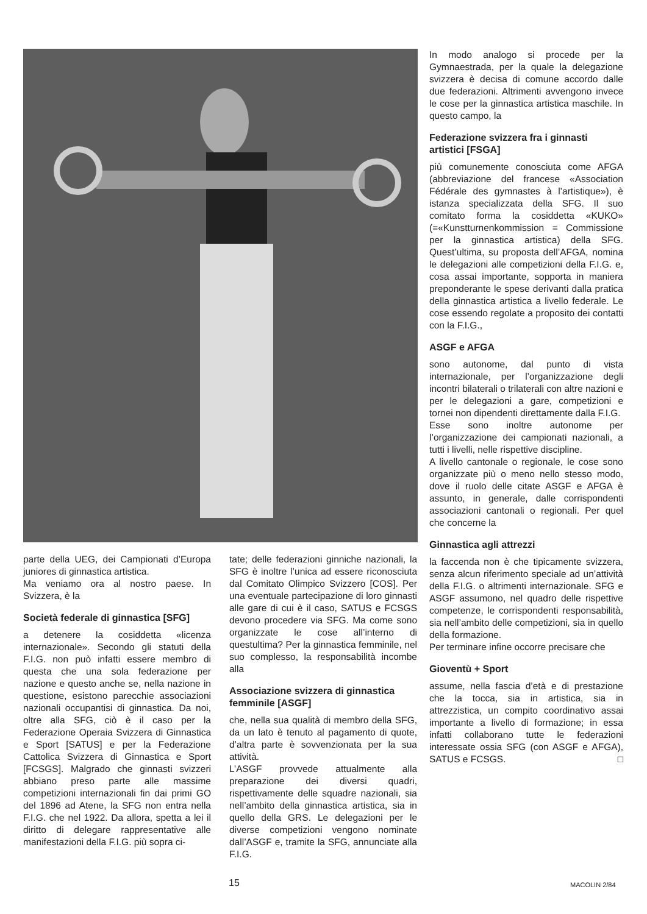parte della UEG, dei Campionati d’Europa juniores di ginnastica artistica.
Ma veniamo ora al nostro paese. In Svizzera, è la
Società federale di ginnastica [SFG]
a detenere la cosiddetta «licenza internazionale». Secondo gli statuti della F.I.G. non può infatti essere membro di questa che una sola federazione per nazione e questo anche se, nella nazione in questione, esistono parecchie associazioni nazionali occupantisi di ginnastica. Da noi, oltre alla SFG, ciò è il caso per la Federazione Operaia Svizzera di Ginnastica e Sport [SATUS] e per la Federazione Cattolica Svizzera di Ginnastica e Sport [FCSGS]. Malgrado che ginnasti svizzeri abbiano preso parte alle massime competizioni internazionali fin dai primi GO del 1896 ad Atene, la SFG non entra nella F.I.G. che nel 1922. Da allora, spetta a lei il diritto di delegare rappresentative alle manifestazioni della F.I.G. più sopra ci-
tate; delle federazioni ginniche nazionali, la SFG è inoltre l’unica ad essere riconosciuta dal Comitato Olimpico Svizzero [COS]. Per una eventuale partecipazione di loro ginnasti alle gare di cui è il caso, SATUS e FCSGS devono procedere via SFG. Ma come sono organizzate le cose all’interno di questultima? Per la ginnastica femminile, nel suo complesso, la responsabilità incombe alla
Associazione svizzera di ginnastica femminile [ASGF]
che, nella sua qualità di membro della SFG, da un lato è tenuto al pagamento di quote, d’altra parte è sovvenzionata per la sua attività.
L’ASGF provvede attualmente alla preparazione dei diversi quadri, rispettivamente delle squadre nazionali, sia nell’ambito della ginnastica artistica, sia in quello della GRS. Le delegazioni per le diverse competizioni vengono nominate dall’ASGF e, tramite la SFG, annunciate alla F.I.G.
In modo analogo si procede per la Gymnaestrada, per la quale la delegazione svizzera è decisa di comune accordo dalle due federazioni. Altrimenti avvengono invece le cose per la ginnastica artistica maschile. In questo campo, la
Federazione svizzera fra i ginnasti artistici [FSGA]
più comunemente conosciuta come AFGA (abbreviazione del francese «Association Fédérale des gymnastes à l’artistique»), è istanza specializzata della SFG. Il suo comitato forma la cosiddetta «KUKO» (=«Kunstturnenkommission = Commissione per la ginnastica artistica) della SFG. Quest’ultima, su proposta dell’AFGA, nomina le delegazioni alle competizioni della F.I.G. e, cosa assai importante, sopporta in maniera preponderante le spese derivanti dalla pratica della ginnastica artistica a livello federale. Le cose essendo regolate a proposito dei contatti con la F.I.G.,
ASGF e AFGA
sono autonome, dal punto di vista internazionale, per l’organizzazione degli incontri bilaterali o trilaterali con altre nazioni e per le delegazioni a gare, competizioni e tornei non dipendenti direttamente dalla F.I.G.
Esse sono inoltre autonome per l’organizzazione dei campionati nazionali, a tutti i livelli, nelle rispettive discipline.
A livello cantonale o regionale, le cose sono organizzate più o meno nello stesso modo, dove il ruolo delle citate ASGF e AFGA è assunto, in generale, dalle corrispondenti associazioni cantonali o regionali. Per quel che concerne la
Ginnastica agli attrezzi
la faccenda non è che tipicamente svizzera, senza alcun riferimento speciale ad un’attività della F.I.G. o altrimenti internazionale. SFG e ASGF assumono, nel quadro delle rispettive competenze, le corrispondenti responsabilità, sia nell’ambito delle competizioni, sia in quello della formazione.
Per terminare infine occorre precisare che
Gioventù + Sport
assume, nella fascia d’età e di prestazione che la tocca, sia in artistica, sia in attrezzistica, un compito coordinativo assai importante a livello di formazione; in essa infatti collaborano tutte le federazioni interessate ossia SFG (con ASGF e AFGA), SATUS e FCSGS. □
15 MACOLIN 2/84